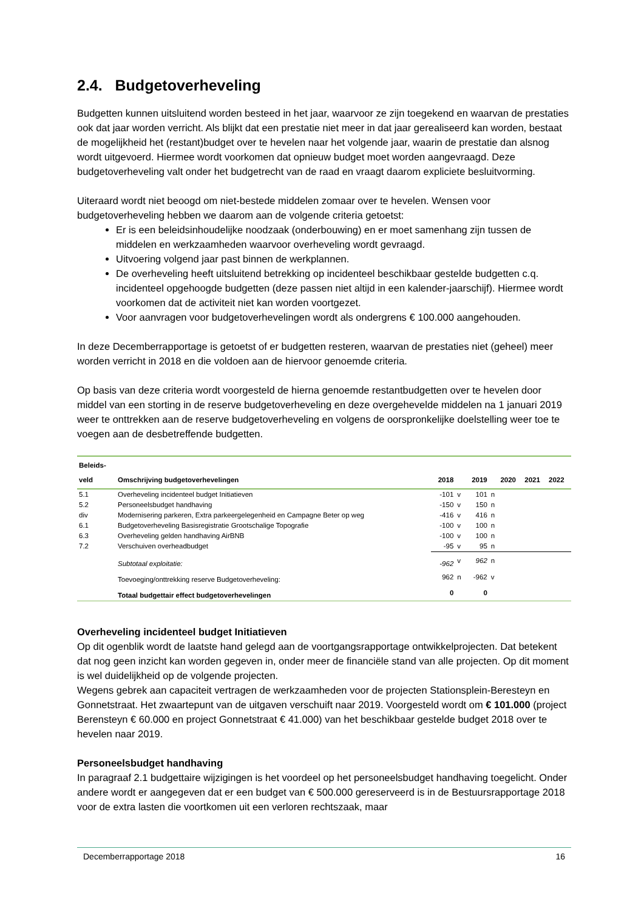2.4. Budgetoverheveling
Budgetten kunnen uitsluitend worden besteed in het jaar, waarvoor ze zijn toegekend en waarvan de prestaties ook dat jaar worden verricht. Als blijkt dat een prestatie niet meer in dat jaar gerealiseerd kan worden, bestaat de mogelijkheid het (restant)budget over te hevelen naar het volgende jaar, waarin de prestatie dan alsnog wordt uitgevoerd. Hiermee wordt voorkomen dat opnieuw budget moet worden aangevraagd. Deze budgetoverheveling valt onder het budgetrecht van de raad en vraagt daarom expliciete besluitvorming.
Uiteraard wordt niet beoogd om niet-bestede middelen zomaar over te hevelen. Wensen voor budgetoverheveling hebben we daarom aan de volgende criteria getoetst:
Er is een beleidsinhoudelijke noodzaak (onderbouwing) en er moet samenhang zijn tussen de middelen en werkzaamheden waarvoor overheveling wordt gevraagd.
Uitvoering volgend jaar past binnen de werkplannen.
De overheveling heeft uitsluitend betrekking op incidenteel beschikbaar gestelde budgetten c.q. incidenteel opgehoogde budgetten (deze passen niet altijd in een kalender-jaarschijf). Hiermee wordt voorkomen dat de activiteit niet kan worden voortgezet.
Voor aanvragen voor budgetoverhevelingen wordt als ondergrens € 100.000 aangehouden.
In deze Decemberrapportage is getoetst of er budgetten resteren, waarvan de prestaties niet (geheel) meer worden verricht in 2018 en die voldoen aan de hiervoor genoemde criteria.
Op basis van deze criteria wordt voorgesteld de hierna genoemde restantbudgetten over te hevelen door middel van een storting in de reserve budgetoverheveling en deze overgehevelde middelen na 1 januari 2019 weer te onttrekken aan de reserve budgetoverheveling en volgens de oorspronkelijke doelstelling weer toe te voegen aan de desbetreffende budgetten.
| Beleids- veld | Omschrijving budgetoverhevelingen | 2018 | | 2019 | | 2020 | 2021 | 2022 |
| --- | --- | --- | --- | --- | --- | --- | --- | --- |
| 5.1 | Overheveling incidenteel budget Initiatieven | -101 | v | 101 | n | | | |
| 5.2 | Personeelsbudget handhaving | -150 | v | 150 | n | | | |
| div | Modernisering parkeren, Extra parkeergelegenheid en Campagne Beter op weg | -416 | v | 416 | n | | | |
| 6.1 | Budgetoverheveling Basisregistratie Grootschalige Topografie | -100 | v | 100 | n | | | |
| 6.3 | Overheveling gelden handhaving AirBNB | -100 | v | 100 | n | | | |
| 7.2 | Verschuiven overheadbudget | -95 | v | 95 | n | | | |
| | Subtotaal exploitatie: | -962 | v | 962 | n | | | |
| | Toevoeging/onttrekking reserve Budgetoverheveling: | 962 | n | -962 | v | | | |
| | Totaal budgettair effect budgetoverhevelingen | 0 | | 0 | | | | |
Overheveling incidenteel budget Initiatieven
Op dit ogenblik wordt de laatste hand gelegd aan de voortgangsrapportage ontwikkelprojecten. Dat betekent dat nog geen inzicht kan worden gegeven in, onder meer de financiële stand van alle projecten. Op dit moment is wel duidelijkheid op de volgende projecten.
Wegens gebrek aan capaciteit vertragen de werkzaamheden voor de projecten Stationsplein-Beresteyn en Gonnetstraat. Het zwaartepunt van de uitgaven verschuift naar 2019. Voorgesteld wordt om € 101.000 (project Berensteyn € 60.000 en project Gonnetstraat € 41.000) van het beschikbaar gestelde budget 2018 over te hevelen naar 2019.
Personeelsbudget handhaving
In paragraaf 2.1 budgettaire wijzigingen is het voordeel op het personeelsbudget handhaving toegelicht. Onder andere wordt er aangegeven dat er een budget van € 500.000 gereserveerd is in de Bestuursrapportage 2018 voor de extra lasten die voortkomen uit een verloren rechtszaak, maar
Decemberrapportage 2018 16